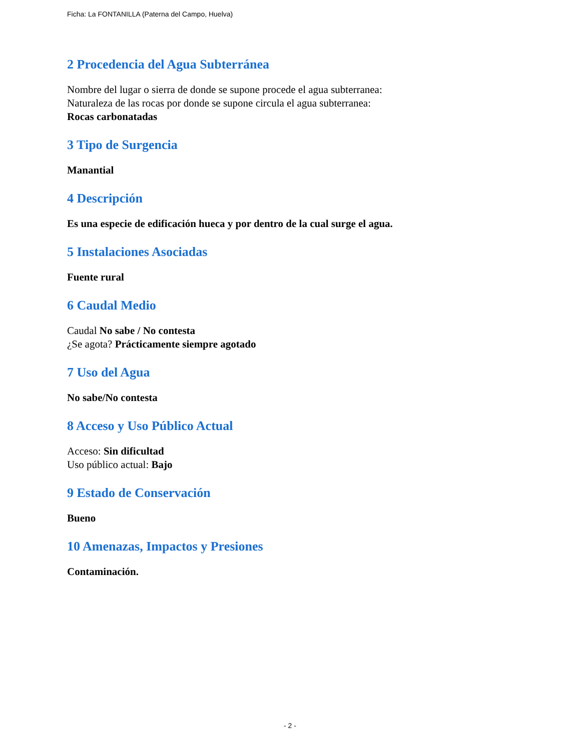Ficha: La FONTANILLA (Paterna del Campo, Huelva)
2 Procedencia del Agua Subterránea
Nombre del lugar o sierra de donde se supone procede el agua subterranea:
Naturaleza de las rocas por donde se supone circula el agua subterranea:
Rocas carbonatadas
3 Tipo de Surgencia
Manantial
4 Descripción
Es una especie de edificación hueca y por dentro de la cual surge el agua.
5 Instalaciones Asociadas
Fuente rural
6 Caudal Medio
Caudal No sabe / No contesta
¿Se agota? Prácticamente siempre agotado
7 Uso del Agua
No sabe/No contesta
8 Acceso y Uso Público Actual
Acceso: Sin dificultad
Uso público actual: Bajo
9 Estado de Conservación
Bueno
10 Amenazas, Impactos y Presiones
Contaminación.
- 2 -